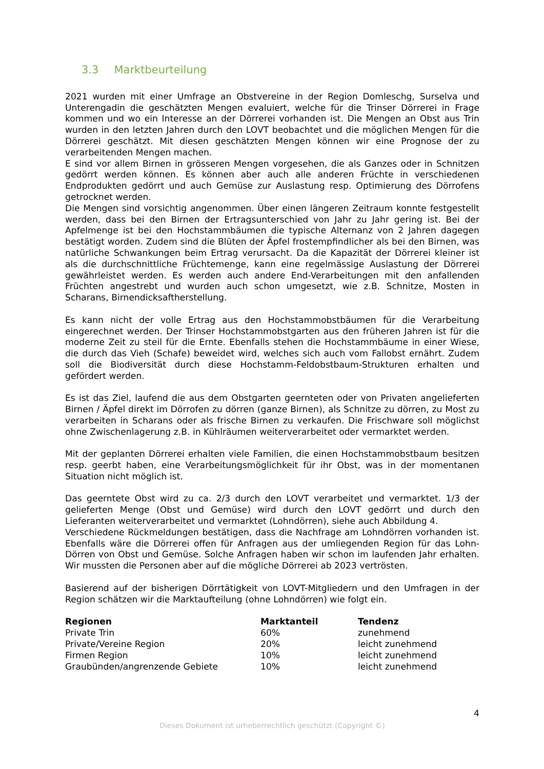3.3 Marktbeurteilung
2021 wurden mit einer Umfrage an Obstvereine in der Region Domleschg, Surselva und Unterengadin die geschätzten Mengen evaluiert, welche für die Trinser Dörrerei in Frage kommen und wo ein Interesse an der Dörrerei vorhanden ist. Die Mengen an Obst aus Trin wurden in den letzten Jahren durch den LOVT beobachtet und die möglichen Mengen für die Dörrerei geschätzt. Mit diesen geschätzten Mengen können wir eine Prognose der zu verarbeitenden Mengen machen.
E sind vor allem Birnen in grösseren Mengen vorgesehen, die als Ganzes oder in Schnitzen gedörrt werden können. Es können aber auch alle anderen Früchte in verschiedenen Endprodukten gedörrt und auch Gemüse zur Auslastung resp. Optimierung des Dörrofens getrocknet werden.
Die Mengen sind vorsichtig angenommen. Über einen längeren Zeitraum konnte festgestellt werden, dass bei den Birnen der Ertragsunterschied von Jahr zu Jahr gering ist. Bei der Apfelmenge ist bei den Hochstammbäumen die typische Alternanz von 2 Jahren dagegen bestätigt worden. Zudem sind die Blüten der Äpfel frostempfindlicher als bei den Birnen, was natürliche Schwankungen beim Ertrag verursacht. Da die Kapazität der Dörrerei kleiner ist als die durchschnittliche Früchtemenge, kann eine regelmässige Auslastung der Dörrerei gewährleistet werden. Es werden auch andere End-Verarbeitungen mit den anfallenden Früchten angestrebt und wurden auch schon umgesetzt, wie z.B. Schnitze, Mosten in Scharans, Birnendicksaftherstellung.
Es kann nicht der volle Ertrag aus den Hochstammobstbäumen für die Verarbeitung eingerechnet werden. Der Trinser Hochstammobstgarten aus den früheren Jahren ist für die moderne Zeit zu steil für die Ernte. Ebenfalls stehen die Hochstammbäume in einer Wiese, die durch das Vieh (Schafe) beweidet wird, welches sich auch vom Fallobst ernährt. Zudem soll die Biodiversität durch diese Hochstamm-Feldobstbaum-Strukturen erhalten und gefördert werden.
Es ist das Ziel, laufend die aus dem Obstgarten geernteten oder von Privaten angelieferten Birnen / Äpfel direkt im Dörrofen zu dörren (ganze Birnen), als Schnitze zu dörren, zu Most zu verarbeiten in Scharans oder als frische Birnen zu verkaufen. Die Frischware soll möglichst ohne Zwischenlagerung z.B. in Kühlräumen weiterverarbeitet oder vermarktet werden.
Mit der geplanten Dörrerei erhalten viele Familien, die einen Hochstammobstbaum besitzen resp. geerbt haben, eine Verarbeitungsmöglichkeit für ihr Obst, was in der momentanen Situation nicht möglich ist.
Das geerntete Obst wird zu ca. 2/3 durch den LOVT verarbeitet und vermarktet. 1/3 der gelieferten Menge (Obst und Gemüse) wird durch den LOVT gedörrt und durch den Lieferanten weiterverarbeitet und vermarktet (Lohndörren), siehe auch Abbildung 4.
Verschiedene Rückmeldungen bestätigen, dass die Nachfrage am Lohndörren vorhanden ist. Ebenfalls wäre die Dörrerei offen für Anfragen aus der umliegenden Region für das Lohn-Dörren von Obst und Gemüse. Solche Anfragen haben wir schon im laufenden Jahr erhalten. Wir mussten die Personen aber auf die mögliche Dörrerei ab 2023 vertrösten.
Basierend auf der bisherigen Dörrtätigkeit von LOVT-Mitgliedern und den Umfragen in der Region schätzen wir die Marktaufteilung (ohne Lohndörren) wie folgt ein.
| Regionen | Marktanteil | Tendenz |
| --- | --- | --- |
| Private Trin | 60% | zunehmend |
| Private/Vereine Region | 20% | leicht zunehmend |
| Firmen Region | 10% | leicht zunehmend |
| Graubünden/angrenzende Gebiete | 10% | leicht zunehmend |
4
Dieses Dokument ist urheberrechtlich geschützt (Copyright ©)